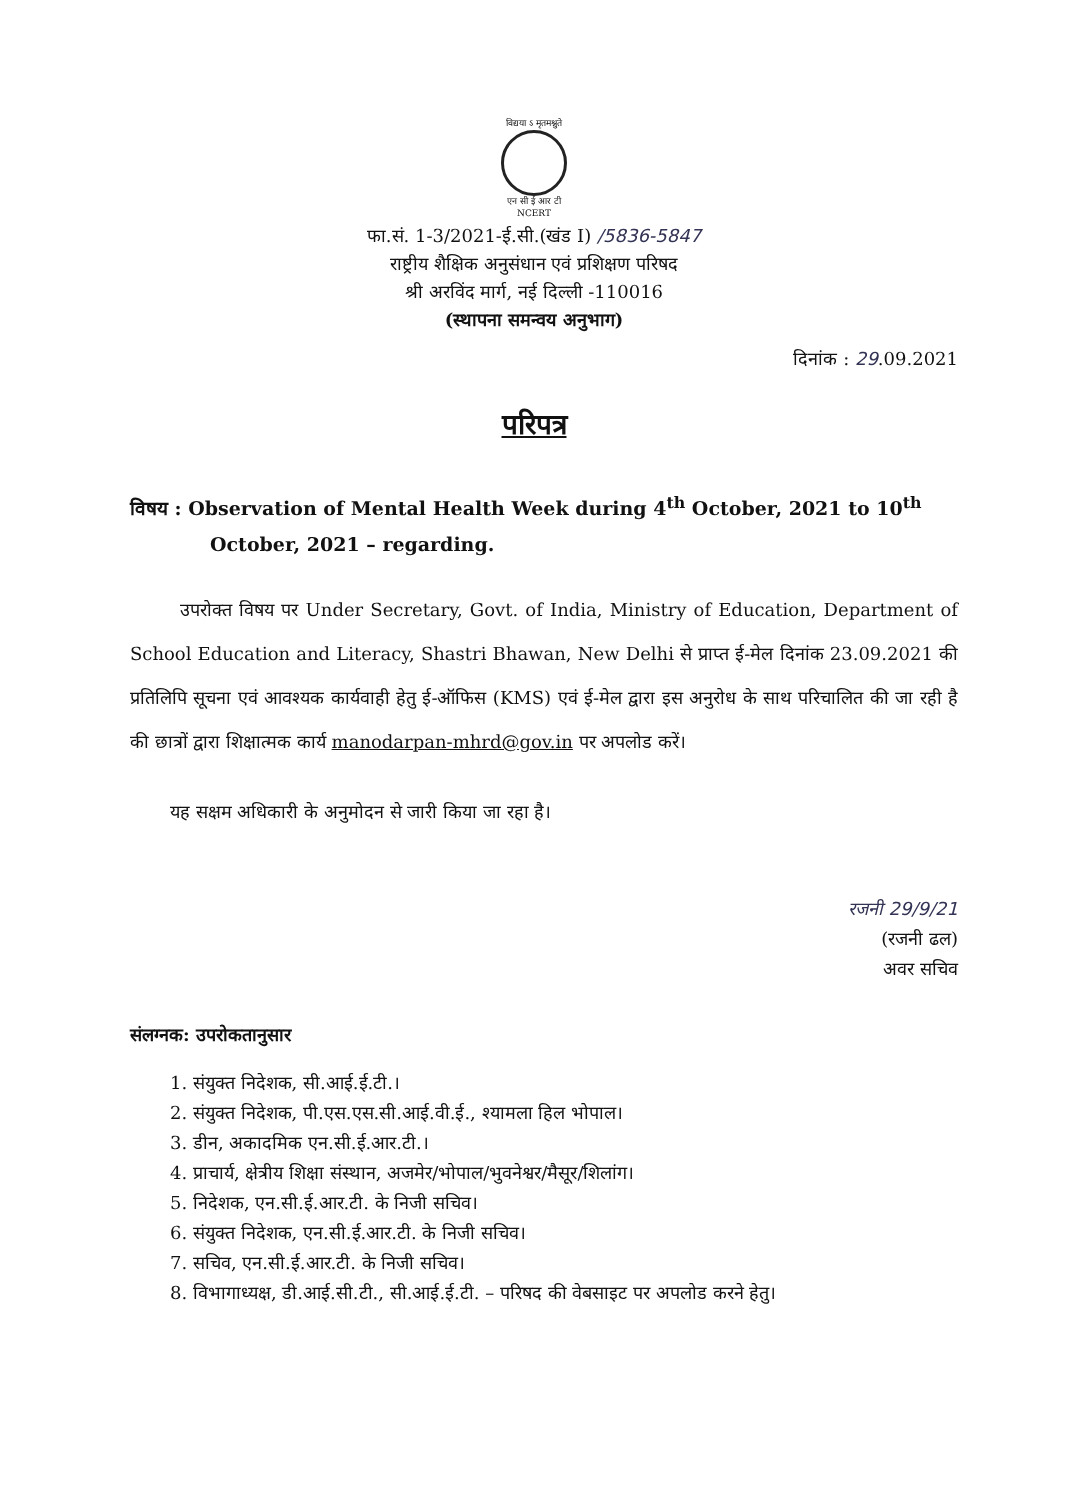विद्यया ऽ मृतमश्नुते
एन सी ई आर टी
NCERT
फा.सं. 1-3/2021-ई.सी.(खंड I) /5836-5847
राष्ट्रीय शैक्षिक अनुसंधान एवं प्रशिक्षण परिषद
श्री अरविंद मार्ग, नई दिल्ली -110016
(स्थापना समन्वय अनुभाग)
दिनांक : 29.09.2021
परिपत्र
विषय : Observation of Mental Health Week during 4<sup>th</sup> October, 2021 to 10<sup>th</sup> October, 2021 – regarding.
उपरोक्त विषय पर Under Secretary, Govt. of India, Ministry of Education, Department of School Education and Literacy, Shastri Bhawan, New Delhi से प्राप्त ई-मेल दिनांक 23.09.2021 की प्रतिलिपि सूचना एवं आवश्यक कार्यवाही हेतु ई-ऑफिस (KMS) एवं ई-मेल द्वारा इस अनुरोध के साथ परिचालित की जा रही है की छात्रों द्वारा शिक्षात्मक कार्य manodarpan-mhrd@gov.in पर अपलोड करें।
यह सक्षम अधिकारी के अनुमोदन से जारी किया जा रहा है।
रजनी 29/9/21
(रजनी ढल)
अवर सचिव
संलग्नक: उपरोकतानुसार
1. संयुक्त निदेशक, सी.आई.ई.टी.।
2. संयुक्त निदेशक, पी.एस.एस.सी.आई.वी.ई., श्यामला हिल भोपाल।
3. डीन, अकादमिक एन.सी.ई.आर.टी.।
4. प्राचार्य, क्षेत्रीय शिक्षा संस्थान, अजमेर/भोपाल/भुवनेश्वर/मैसूर/शिलांग।
5. निदेशक, एन.सी.ई.आर.टी. के निजी सचिव।
6. संयुक्त निदेशक, एन.सी.ई.आर.टी. के निजी सचिव।
7. सचिव, एन.सी.ई.आर.टी. के निजी सचिव।
8. विभागाध्यक्ष, डी.आई.सी.टी., सी.आई.ई.टी. – परिषद की वेबसाइट पर अपलोड करने हेतु।